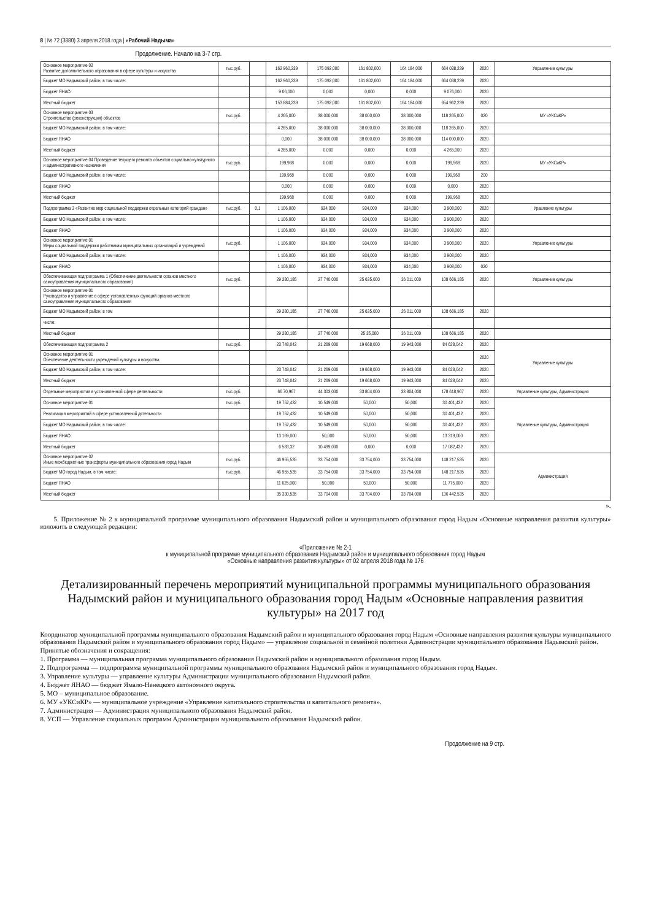8 | № 72 (3880) 3 апреля 2018 года | «Рабочий Надыма»
Продолжение. Начало на 3-7 стр.
| Основное мероприятие 02 Развитие дополнительного образования в сфере культуры и искусства | тыс.руб. | | 162 960,239 | 175 092,000 | 161 802,000 | 164 184,000 | 664 038,239 | 2020 | Управление культуры |
| Бюджет МО Надымский район, в том числе: | | | 162 960,239 | 175 092,000 | 161 802,000 | 164 184,000 | 664 038,239 | 2020 | |
| Бюджет ЯНАО | | | 9 06,000 | 0,000 | 0,000 | 0,000 | 9 076,000 | 2020 | |
| Местный бюджет | | | 153 884,239 | 175 092,000 | 161 802,000 | 164 184,000 | 654 962,239 | 2020 | |
| Основное мероприятие 03 Строительство (реконструкция) объектов | тыс.руб. | | 4 265,000 | 38 000,000 | 38 000,000 | 38 000,000 | 118 265,000 | 020 | МУ «УКСиКР» |
| Бюджет МО Надымский район, в том числе: | | | 4 265,000 | 38 000,000 | 38 000,000 | 38 000,000 | 118 265,000 | 2020 | |
| Бюджет ЯНАО | | | 0,000 | 38 000,000 | 38 000,000 | 38 000,000 | 114 000,000 | 2020 | |
| Местный бюджет | | | 4 265,000 | 0,000 | 0,000 | 0,000 | 4 265,000 | 2020 | |
| Основное мероприятие 04 Проведение текущего ремонта объектов социально-культурного и административного назначения | тыс.руб. | | 199,968 | 0,000 | 0,000 | 0,000 | 199,968 | 2020 | МУ «УКСиКР» |
| Бюджет МО Надымский район, в том числе: | | | 199,968 | 0,000 | 0,000 | 0,000 | 199,968 | 200 | |
| Бюджет ЯНАО | | | 0,000 | 0,000 | 0,000 | 0,000 | 0,000 | 2020 | |
| Местный бюджет | | | 199,968 | 0,000 | 0,000 | 0,000 | 199,968 | 2020 | |
| Подпрограмма 3 «Развитие мер социальной поддержки отдельных категорий граждан» | тыс.руб. | 0,1 | 1 106,000 | 934,000 | 934,000 | 934,000 | 3 908,000 | 2020 | Уравление культуры |
| Бюджет МО Надымский район, в том числе: | | | 1 106,000 | 934,000 | 934,000 | 934,000 | 3 908,000 | 2020 | |
| Бюджет ЯНАО | | | 1 106,000 | 934,000 | 934,000 | 934,000 | 3 908,000 | 2020 | |
| Основное мероприятие 01 Меры социальной поддержки работникам муниципальных организаций и учреждений | тыс.руб. | | 1 106,000 | 934,000 | 934,000 | 934,000 | 3 908,000 | 2020 | Управление культуры |
| Бюджет МО Надымский район, в том числе: | | | 1 106,000 | 934,000 | 934,000 | 934,000 | 3 908,000 | 2020 | |
| Бюджет ЯНАО | | | 1 106,000 | 934,000 | 934,000 | 934,000 | 3 908,000 | 020 | |
| Обеспечивающая подпрограмма 1 (Обеспечение деятельности органов местного самоуправления муниципального образования) | тыс.руб. | | 29 280,185 | 27 740,000 | 25 635,000 | 26 011,000 | 108 666,185 | 2020 | Управление культуры |
| Основное мероприятие 01 Руководство и управление в сфере установленных функций органов местного самоуправления муниципального образования | | | | | | | | | |
| Бюджет МО Надымский район, в том | | | 29 280,185 | 27 740,000 | 25 635,000 | 26 011,000 | 108 666,185 | 2020 | |
| числе: | | | | | | | | | |
| Местный бюджет | | | 29 280,185 | 27 740,000 | 25 35,000 | 26 011,000 | 108 666,185 | 2020 | |
| Обеспечивающая подпрограмма 2 | тыс.руб. | | 23 748,042 | 21 269,000 | 19 668,000 | 19 943,000 | 84 628,042 | 2020 | Управление культуры |
| Основное мероприятие 01 Обеспечение деятельности учреждений культуры и искусства | | | | | | | | 2020 | |
| Бюджет МО Надымский район, в том числе: | | | 23 748,042 | 21 269,000 | 19 668,000 | 19 943,000 | 84 628,042 | 2020 | |
| Местный бюджет | | | 23 748,042 | 21 269,000 | 19 668,000 | 19 943,000 | 84 628,042 | 2020 | |
| Отдельные мероприятия в установленной сфере деятельности | тыс.руб. | | 66 70,967 | 44 303,000 | 33 804,000 | 33 804,000 | 178 618,967 | 2020 | Управление культуры, Администрация |
| Основное мероприятие 01 | тыс.руб. | | 19 752,432 | 10 549,000 | 50,000 | 50,000 | 30 401,432 | 2020 | Управление культуры, Администрация |
| Реализация мероприятий в сфере установленной дятельности | | | 19 752,432 | 10 549,000 | 50,000 | 50,000 | 30 401,432 | 2020 | |
| Бюджет МО Надымский район, в том числе: | | | 19 752,432 | 10 549,000 | 50,000 | 50,000 | 30 401,432 | 2020 | |
| Бюджет ЯНАО | | | 13 169,000 | 50,000 | 50,000 | 50,000 | 13 319,000 | 2020 | |
| Местный бюджет | | | 6 583,32 | 10 499,000 | 0,000 | 0,000 | 17 082,432 | 2020 | |
| Основное мероприятие 02 Иные межбюджетные трансферты муниципального образования город Надым | тыс.руб. | | 46 955,535 | 33 754,000 | 33 754,000 | 33 754,000 | 148 217,535 | 2020 | Администрация |
| Бюджет МО город Надым, в том числе: | тыс.руб. | | 46 955,535 | 33 754,000 | 33 754,000 | 33 754,000 | 148 217,535 | 2020 | |
| Бюджет ЯНАО | | | 11 625,000 | 50,000 | 50,000 | 50,000 | 11 775,000 | 2020 | |
| Местный бюджет | | | 35 330,535 | 33 704,000 | 33 704,000 | 33 704,000 | 136 442,535 | 2020 | |
».
5. Приложение № 2 к муниципальной программе муниципального образования Надымский район и муниципального образования город Надым «Основные направления развития культуры» изложить в следующей редакции:
«Приложение № 2-1
к муниципальной программе муниципального образования Надымский район и муниципального образования город Надым
«Основные направления развития культуры» от 02 апреля 2018 года № 176
Детализированный перечень мероприятий муниципальной программы муниципального образования Надымский район и муниципального образования город Надым «Основные направления развития культуры» на 2017 год
Координатор муниципальной программы муниципального образования Надымский район и муниципального образования город Надым «Основные направления развития культуры муниципального образования Надымский район и муниципального образования город Надым» — управление социальной и семейной политики Администрации муниципального образования Надымский район.
Принятые обозначения и сокращения:
1. Программа — муниципальная программа муниципального образования Надымский район и муниципального образования город Надым.
2. Подпрограмма — подпрограмма муниципальной программы муниципального образования Надымский район и муниципального образования город Надым.
3. Управление культуры — управление культуры Администрации муниципального образования Надымский район.
4. Бюджет ЯНАО — бюджет Ямало-Ненецкого автономного округа.
5. МО – муниципальное образование.
6. МУ «УКСиКР» — муниципальное учреждение «Управление капитального строительства и капитального ремонта».
7. Администрация — Администрация муниципального образования Надымский район.
8. УСП — Управление социальных программ Администрации муниципального образования Надымский район.
Продолжение на 9 стр.